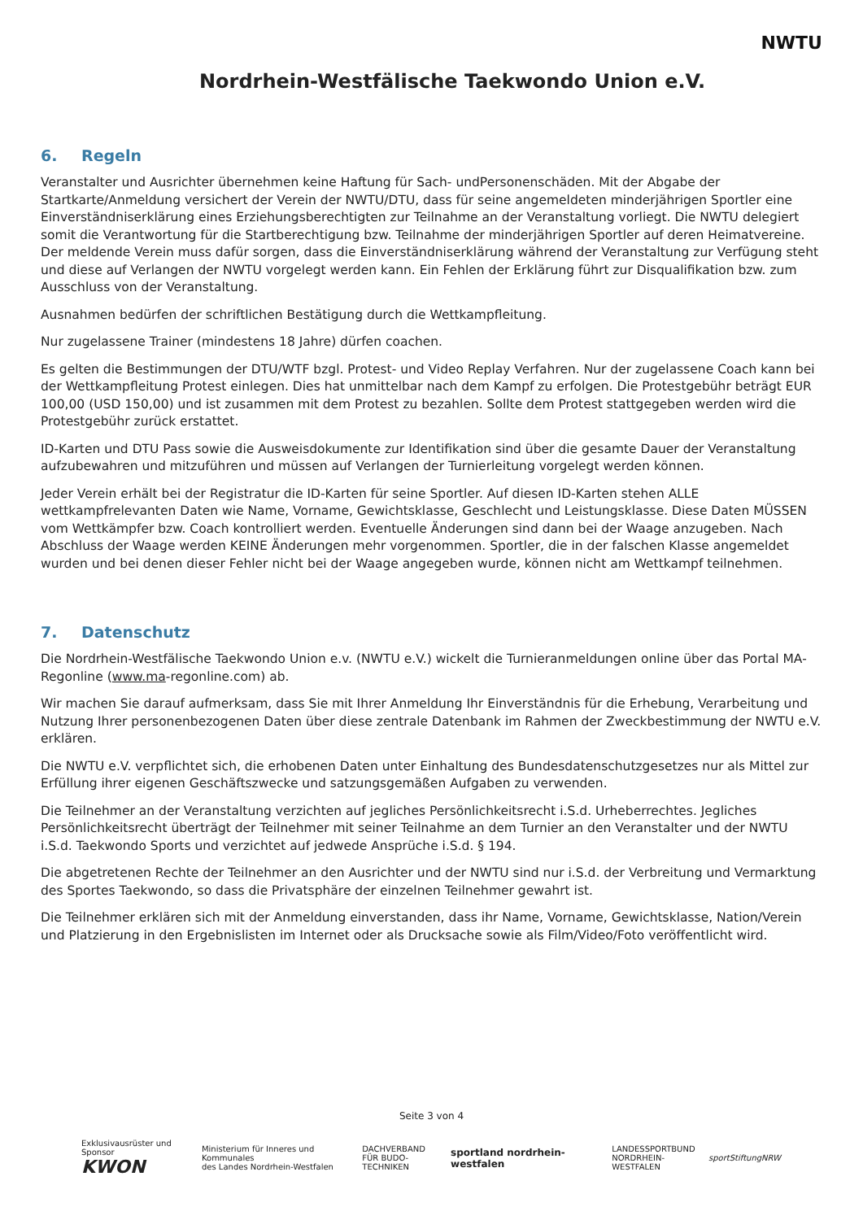Nordrhein-Westfälische Taekwondo Union e.V.
NWTU
6. Regeln
Veranstalter und Ausrichter übernehmen keine Haftung für Sach- undPersonenschäden. Mit der Abgabe der Startkarte/Anmeldung versichert der Verein der NWTU/DTU, dass für seine angemeldeten minderjährigen Sportler eine Einverständniserklärung eines Erziehungsberechtigten zur Teilnahme an der Veranstaltung vorliegt. Die NWTU delegiert somit die Verantwortung für die Startberechtigung bzw. Teilnahme der minderjährigen Sportler auf deren Heimatvereine. Der meldende Verein muss dafür sorgen, dass die Einverständniserklärung während der Veranstaltung zur Verfügung steht und diese auf Verlangen der NWTU vorgelegt werden kann. Ein Fehlen der Erklärung führt zur Disqualifikation bzw. zum Ausschluss von der Veranstaltung.
Ausnahmen bedürfen der schriftlichen Bestätigung durch die Wettkampfleitung.
Nur zugelassene Trainer (mindestens 18 Jahre) dürfen coachen.
Es gelten die Bestimmungen der DTU/WTF bzgl. Protest- und Video Replay Verfahren. Nur der zugelassene Coach kann bei der Wettkampfleitung Protest einlegen. Dies hat unmittelbar nach dem Kampf zu erfolgen. Die Protestgebühr beträgt EUR 100,00 (USD 150,00) und ist zusammen mit dem Protest zu bezahlen. Sollte dem Protest stattgegeben werden wird die Protestgebühr zurück erstattet.
ID-Karten und DTU Pass sowie die Ausweisdokumente zur Identifikation sind über die gesamte Dauer der Veranstaltung aufzubewahren und mitzuführen und müssen auf Verlangen der Turnierleitung vorgelegt werden können.
Jeder Verein erhält bei der Registratur die ID-Karten für seine Sportler. Auf diesen ID-Karten stehen ALLE wettkampfrelevanten Daten wie Name, Vorname, Gewichtsklasse, Geschlecht und Leistungsklasse. Diese Daten MÜSSEN vom Wettkämpfer bzw. Coach kontrolliert werden. Eventuelle Änderungen sind dann bei der Waage anzugeben. Nach Abschluss der Waage werden KEINE Änderungen mehr vorgenommen. Sportler, die in der falschen Klasse angemeldet wurden und bei denen dieser Fehler nicht bei der Waage angegeben wurde, können nicht am Wettkampf teilnehmen.
7. Datenschutz
Die Nordrhein-Westfälische Taekwondo Union e.v. (NWTU e.V.) wickelt die Turnieranmeldungen online über das Portal MA-Regonline (www.ma-regonline.com) ab.
Wir machen Sie darauf aufmerksam, dass Sie mit Ihrer Anmeldung Ihr Einverständnis für die Erhebung, Verarbeitung und Nutzung Ihrer personenbezogenen Daten über diese zentrale Datenbank im Rahmen der Zweckbestimmung der NWTU e.V. erklären.
Die NWTU e.V. verpflichtet sich, die erhobenen Daten unter Einhaltung des Bundesdatenschutzgesetzes nur als Mittel zur Erfüllung ihrer eigenen Geschäftszwecke und satzungsgemäßen Aufgaben zu verwenden.
Die Teilnehmer an der Veranstaltung verzichten auf jegliches Persönlichkeitsrecht i.S.d. Urheberrechtes. Jegliches Persönlichkeitsrecht überträgt der Teilnehmer mit seiner Teilnahme an dem Turnier an den Veranstalter und der NWTU i.S.d. Taekwondo Sports und verzichtet auf jedwede Ansprüche i.S.d. § 194.
Die abgetretenen Rechte der Teilnehmer an den Ausrichter und der NWTU sind nur i.S.d. der Verbreitung und Vermarktung des Sportes Taekwondo, so dass die Privatsphäre der einzelnen Teilnehmer gewahrt ist.
Die Teilnehmer erklären sich mit der Anmeldung einverstanden, dass ihr Name, Vorname, Gewichtsklasse, Nation/Verein und Platzierung in den Ergebnislisten im Internet oder als Drucksache sowie als Film/Video/Foto veröffentlicht wird.
Seite 3 von 4
Exklusivausrüster und Sponsor
KWON
Ministerium für Inneres und Kommunales
des Landes Nordrhein-Westfalen
DACHVERBAND
FÜR BUDO-TECHNIKEN
sportland nordrhein-westfalen
LANDESSPORTBUND
NORDRHEIN-WESTFALEN
sportStiftungNRW